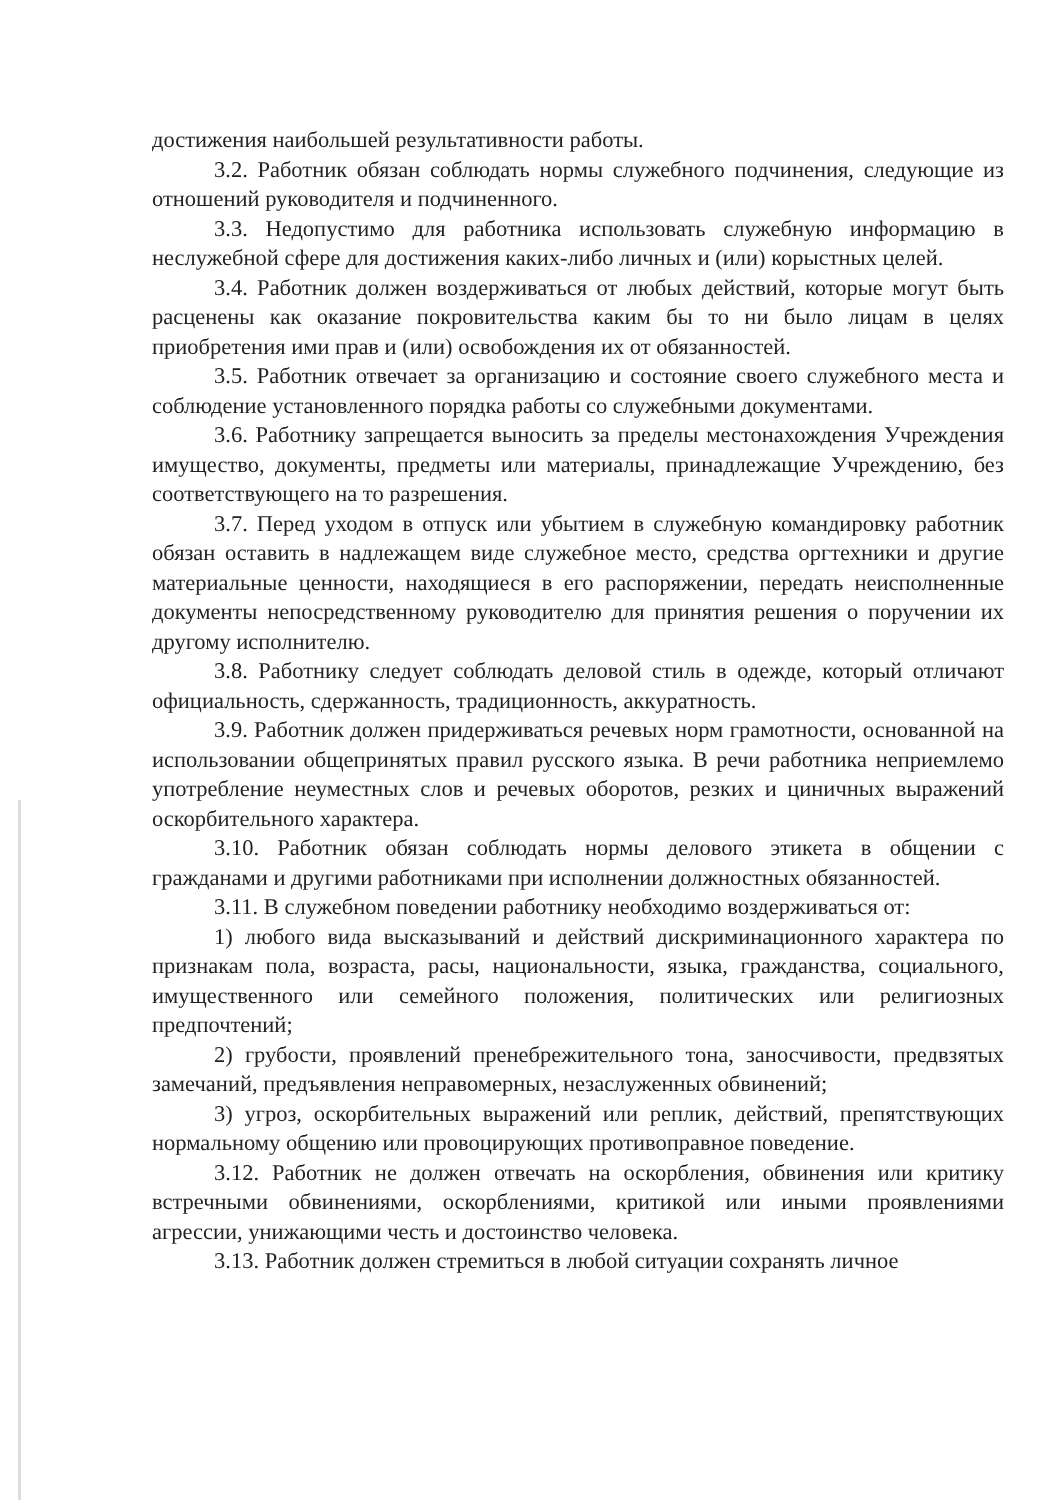достижения наибольшей результативности работы.
3.2. Работник обязан соблюдать нормы служебного подчинения, следующие из отношений руководителя и подчиненного.
3.3. Недопустимо для работника использовать служебную информацию в неслужебной сфере для достижения каких-либо личных и (или) корыстных целей.
3.4. Работник должен воздерживаться от любых действий, которые могут быть расценены как оказание покровительства каким бы то ни было лицам в целях приобретения ими прав и (или) освобождения их от обязанностей.
3.5. Работник отвечает за организацию и состояние своего служебного места и соблюдение установленного порядка работы со служебными документами.
3.6. Работнику запрещается выносить за пределы местонахождения Учреждения имущество, документы, предметы или материалы, принадлежащие Учреждению, без соответствующего на то разрешения.
3.7. Перед уходом в отпуск или убытием в служебную командировку работник обязан оставить в надлежащем виде служебное место, средства оргтехники и другие материальные ценности, находящиеся в его распоряжении, передать неисполненные документы непосредственному руководителю для принятия решения о поручении их другому исполнителю.
3.8. Работнику следует соблюдать деловой стиль в одежде, который отличают официальность, сдержанность, традиционность, аккуратность.
3.9. Работник должен придерживаться речевых норм грамотности, основанной на использовании общепринятых правил русского языка. В речи работника неприемлемо употребление неуместных слов и речевых оборотов, резких и циничных выражений оскорбительного характера.
3.10. Работник обязан соблюдать нормы делового этикета в общении с гражданами и другими работниками при исполнении должностных обязанностей.
3.11. В служебном поведении работнику необходимо воздерживаться от:
1) любого вида высказываний и действий дискриминационного характера по признакам пола, возраста, расы, национальности, языка, гражданства, социального, имущественного или семейного положения, политических или религиозных предпочтений;
2) грубости, проявлений пренебрежительного тона, заносчивости, предвзятых замечаний, предъявления неправомерных, незаслуженных обвинений;
3) угроз, оскорбительных выражений или реплик, действий, препятствующих нормальному общению или провоцирующих противоправное поведение.
3.12. Работник не должен отвечать на оскорбления, обвинения или критику встречными обвинениями, оскорблениями, критикой или иными проявлениями агрессии, унижающими честь и достоинство человека.
3.13. Работник должен стремиться в любой ситуации сохранять личное